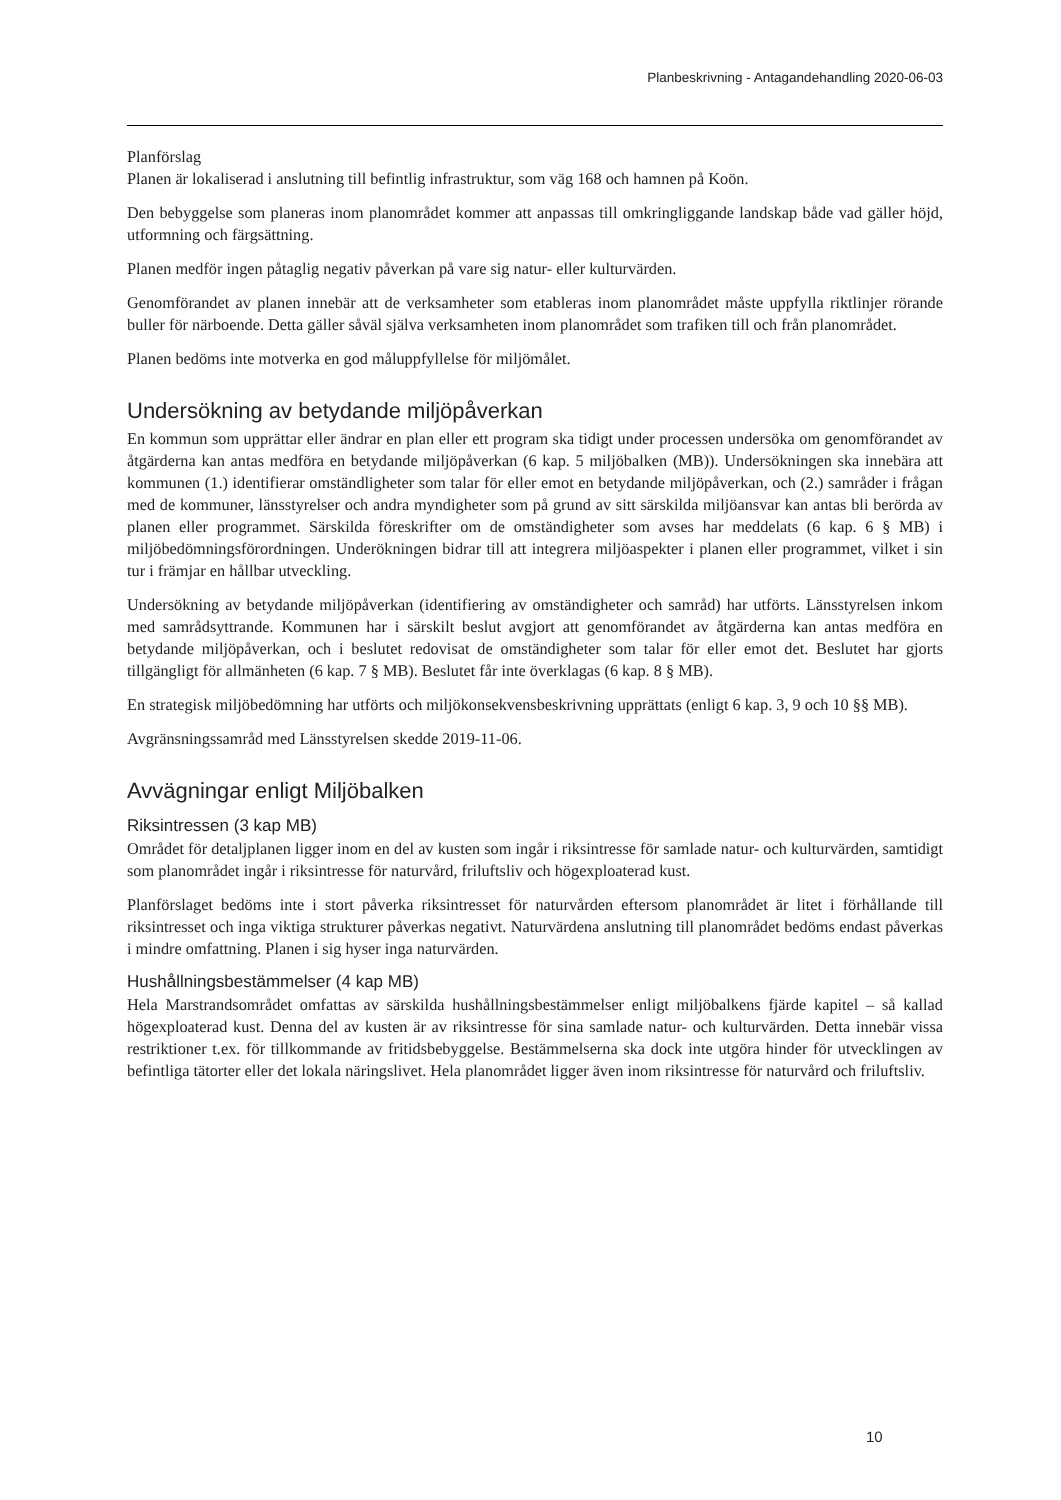Planbeskrivning - Antagandehandling 2020-06-03
Planförslag
Planen är lokaliserad i anslutning till befintlig infrastruktur, som väg 168 och hamnen på Koön.
Den bebyggelse som planeras inom planområdet kommer att anpassas till omkringliggande landskap både vad gäller höjd, utformning och färgsättning.
Planen medför ingen påtaglig negativ påverkan på vare sig natur- eller kulturvärden.
Genomförandet av planen innebär att de verksamheter som etableras inom planområdet måste uppfylla riktlinjer rörande buller för närboende. Detta gäller såväl själva verksamheten inom planområdet som trafiken till och från planområdet.
Planen bedöms inte motverka en god måluppfyllelse för miljömålet.
Undersökning av betydande miljöpåverkan
En kommun som upprättar eller ändrar en plan eller ett program ska tidigt under processen undersöka om genomförandet av åtgärderna kan antas medföra en betydande miljöpåverkan (6 kap. 5 miljöbalken (MB)). Undersökningen ska innebära att kommunen (1.) identifierar omständligheter som talar för eller emot en betydande miljöpåverkan, och (2.) samråder i frågan med de kommuner, länsstyrelser och andra myndigheter som på grund av sitt särskilda miljöansvar kan antas bli berörda av planen eller programmet. Särskilda föreskrifter om de omständigheter som avses har meddelats (6 kap. 6 § MB) i miljöbedömningsförordningen. Underökningen bidrar till att integrera miljöaspekter i planen eller programmet, vilket i sin tur i främjar en hållbar utveckling.
Undersökning av betydande miljöpåverkan (identifiering av omständigheter och samråd) har utförts. Länsstyrelsen inkom med samrådsyttrande. Kommunen har i särskilt beslut avgjort att genomförandet av åtgärderna kan antas medföra en betydande miljöpåverkan, och i beslutet redovisat de omständigheter som talar för eller emot det. Beslutet har gjorts tillgängligt för allmänheten (6 kap. 7 § MB). Beslutet får inte överklagas (6 kap. 8 § MB).
En strategisk miljöbedömning har utförts och miljökonsekvensbeskrivning upprättats (enligt 6 kap. 3, 9 och 10 §§ MB).
Avgränsningssamråd med Länsstyrelsen skedde 2019-11-06.
Avvägningar enligt Miljöbalken
Riksintressen (3 kap MB)
Området för detaljplanen ligger inom en del av kusten som ingår i riksintresse för samlade natur- och kulturvärden, samtidigt som planområdet ingår i riksintresse för naturvård, friluftsliv och högexploaterad kust.
Planförslaget bedöms inte i stort påverka riksintresset för naturvården eftersom planområdet är litet i förhållande till riksintresset och inga viktiga strukturer påverkas negativt. Naturvärdena anslutning till planområdet bedöms endast påverkas i mindre omfattning. Planen i sig hyser inga naturvärden.
Hushållningsbestämmelser (4 kap MB)
Hela Marstrandsområdet omfattas av särskilda hushållningsbestämmelser enligt miljöbalkens fjärde kapitel – så kallad högexploaterad kust. Denna del av kusten är av riksintresse för sina samlade natur- och kulturvärden. Detta innebär vissa restriktioner t.ex. för tillkommande av fritidsbebyggelse. Bestämmelserna ska dock inte utgöra hinder för utvecklingen av befintliga tätorter eller det lokala näringslivet. Hela planområdet ligger även inom riksintresse för naturvård och friluftsliv.
10